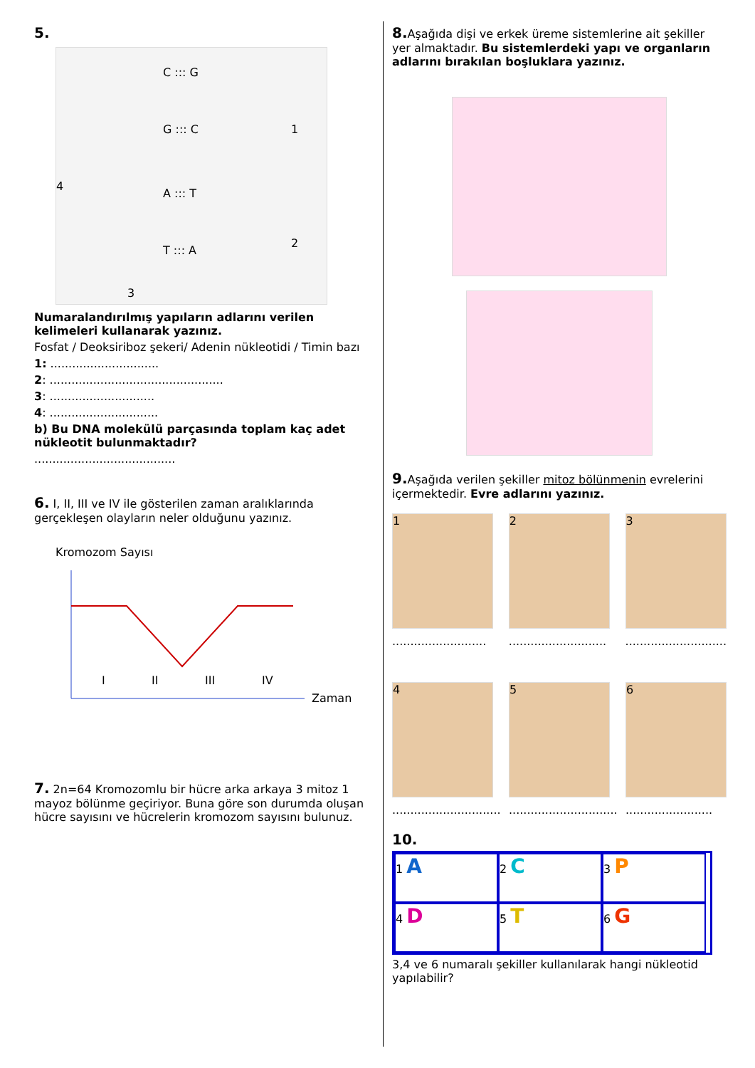5.
C ::: G
G ::: C
A ::: T
T ::: A
1
2
3
4
Numaralandırılmış yapıların adlarını verilen kelimeleri kullanarak yazınız.
Fosfat / Deoksiriboz şekeri/ Adenin nükleotidi / Timin bazı
1: ..............................
2: ................................................
3: .............................
4: ..............................
b) Bu DNA molekülü parçasında toplam kaç adet nükleotit bulunmaktadır?
.......................................
6. I, II, III ve IV ile gösterilen zaman aralıklarında gerçekleşen olayların neler olduğunu yazınız.
Kromozom Sayısı
I
II
III
IV
Zaman
7. 2n=64 Kromozomlu bir hücre arka arkaya 3 mitoz 1 mayoz bölünme geçiriyor. Buna göre son durumda oluşan hücre sayısını ve hücrelerin kromozom sayısını bulunuz.
8. Aşağıda dişi ve erkek üreme sistemlerine ait şekiller yer almaktadır. Bu sistemlerdeki yapı ve organların adlarını bırakılan boşluklara yazınız.
9. Aşağıda verilen şekiller mitoz bölünmenin evrelerini içermektedir. Evre adlarını yazınız.
1
..........................
2
...........................
3
............................
4
..............................
5
..............................
6
........................
10.
1 A
2 C
3 P
4 D
5 T
6 G
3,4 ve 6 numaralı şekiller kullanılarak hangi nükleotid yapılabilir?